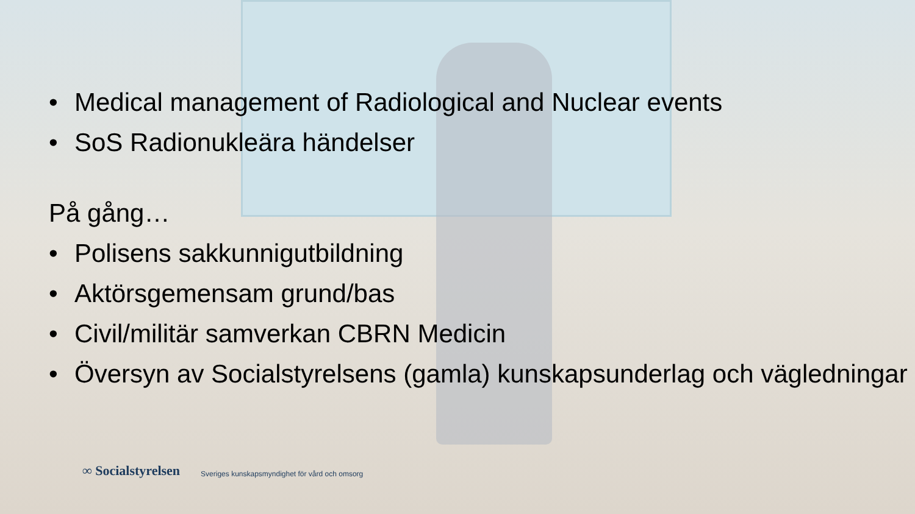• Medical management of Radiological and Nuclear events
• SoS Radionukleära händelser
På gång…
• Polisens sakkunnigutbildning
• Aktörsgemensam grund/bas
• Civil/militär samverkan CBRN Medicin
• Översyn av Socialstyrelsens (gamla) kunskapsunderlag och vägledningar
∞ Socialstyrelsen Sveriges kunskapsmyndighet för vård och omsorg